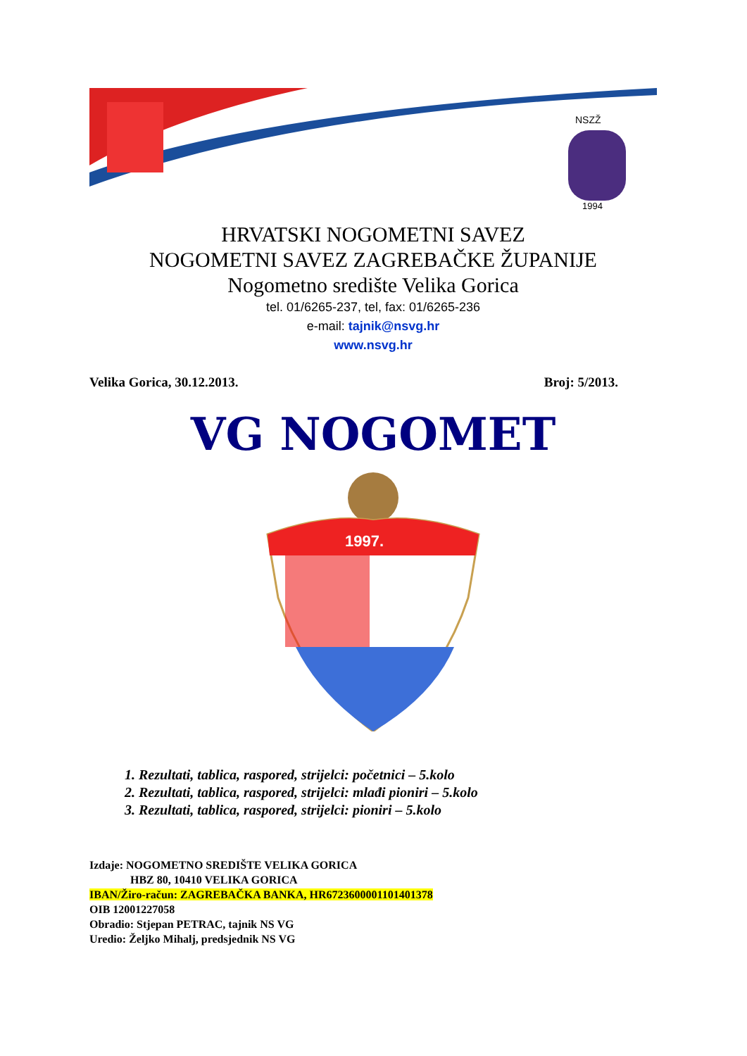NSZŽ
1994
HRVATSKI NOGOMETNI SAVEZ
NOGOMETNI SAVEZ ZAGREBAČKE ŽUPANIJE
Nogometno središte Velika Gorica
tel. 01/6265-237, tel, fax: 01/6265-236
e-mail: tajnik@nsvg.hr
www.nsvg.hr
Velika Gorica, 30.12.2013. Broj: 5/2013.
VG NOGOMET
1997.
1. Rezultati, tablica, raspored, strijelci: početnici – 5.kolo
2. Rezultati, tablica, raspored, strijelci: mlađi pioniri – 5.kolo
3. Rezultati, tablica, raspored, strijelci: pioniri – 5.kolo
Izdaje: NOGOMETNO SREDIŠTE VELIKA GORICA
HBZ 80, 10410 VELIKA GORICA
IBAN/Žiro-račun: ZAGREBAČKA BANKA, HR6723600001101401378
OIB 12001227058
Obradio: Stjepan PETRAC, tajnik NS VG
Uredio: Željko Mihalj, predsjednik NS VG